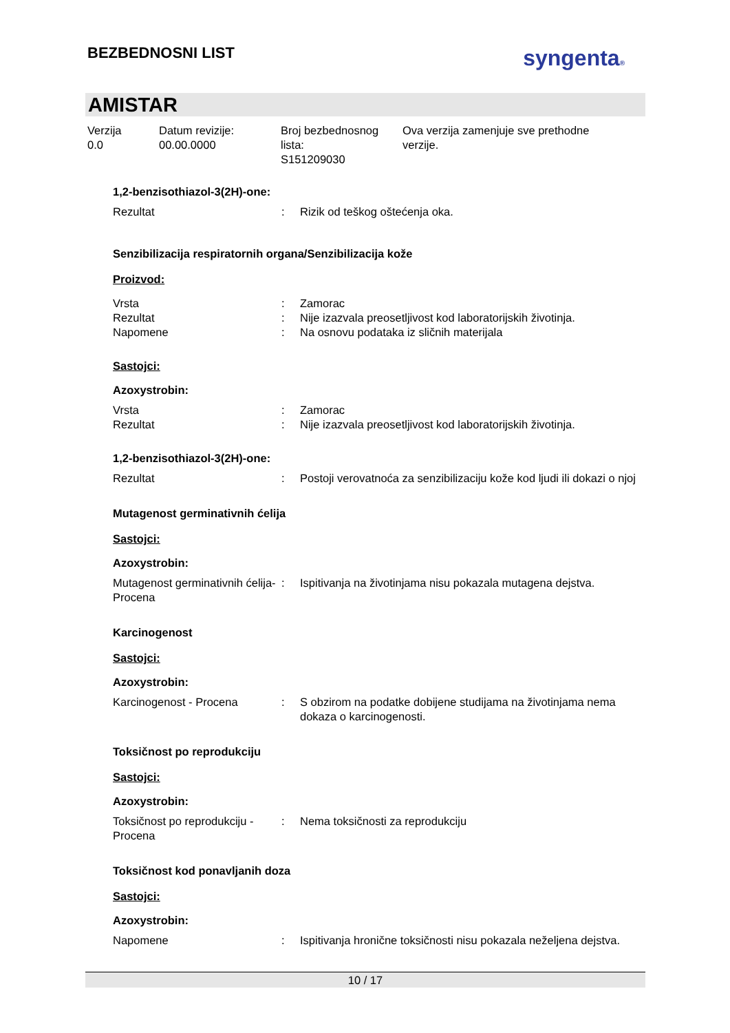BEZBEDNOSNI LIST
syngenta®
AMISTAR
Verzija
0.0
Datum revizije:
00.00.0000
Broj bezbednosnog
lista:
S151209030
Ova verzija zamenjuje sve prethodne
verzije.
1,2-benzisothiazol-3(2H)-one:
Rezultat : Rizik od teškog oštećenja oka.
Senzibilizacija respiratornih organa/Senzibilizacija kože
Proizvod:
Vrsta : Zamorac
Rezultat : Nije izazvala preosetljivost kod laboratorijskih životinja.
Napomene : Na osnovu podataka iz sličnih materijala
Sastojci:
Azoxystrobin:
Vrsta : Zamorac
Rezultat : Nije izazvala preosetljivost kod laboratorijskih životinja.
1,2-benzisothiazol-3(2H)-one:
Rezultat : Postoji verovatnoća za senzibilizaciju kože kod ljudi ili dokazi o njoj
Mutagenost germinativnih ćelija
Sastojci:
Azoxystrobin:
Mutagenost germinativnih ćelija- Procena
: Ispitivanja na životinjama nisu pokazala mutagena dejstva.
Karcinogenost
Sastojci:
Azoxystrobin:
Karcinogenost - Procena : S obzirom na podatke dobijene studijama na životinjama nema dokaza o karcinogenosti.
Toksičnost po reprodukciju
Sastojci:
Azoxystrobin:
Toksičnost po reprodukciju - Procena
: Nema toksičnosti za reprodukciju
Toksičnost kod ponavljanih doza
Sastojci:
Azoxystrobin:
Napomene : Ispitivanja hronične toksičnosti nisu pokazala neželjena dejstva.
10 / 17